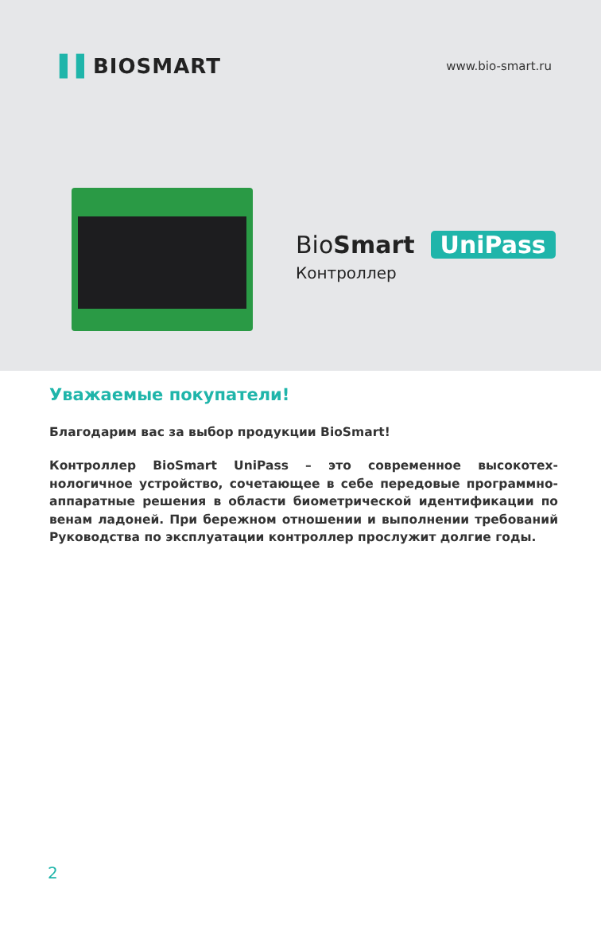▌▌BIOSMART
www.bio-smart.ru
BioSmart UniPass
Контроллер
Уважаемые покупатели!
Благодарим вас за выбор продукции BioSmart!
Контроллер BioSmart UniPass – это современное высокотех­нологичное устройство, сочетающее в себе передовые про­граммно-аппаратные решения в области биометрической идентификации по венам ладоней. При бережном отношении и выполнении требований Руководства по эксплуатации кон­троллер прослужит долгие годы.
2